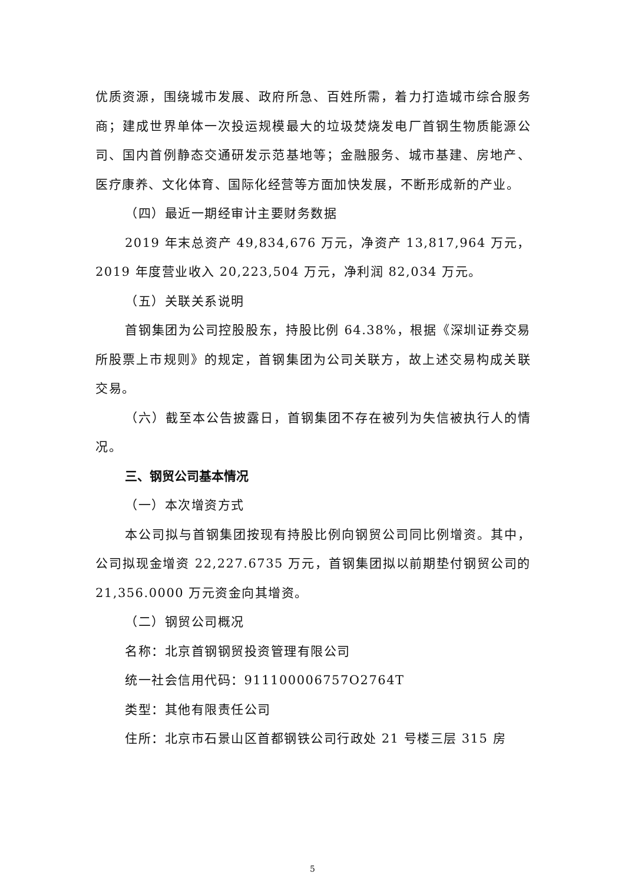优质资源，围绕城市发展、政府所急、百姓所需，着力打造城市综合服务商；建成世界单体一次投运规模最大的垃圾焚烧发电厂首钢生物质能源公司、国内首例静态交通研发示范基地等；金融服务、城市基建、房地产、医疗康养、文化体育、国际化经营等方面加快发展，不断形成新的产业。
（四）最近一期经审计主要财务数据
2019 年末总资产 49,834,676 万元，净资产 13,817,964 万元，2019 年度营业收入 20,223,504 万元，净利润 82,034 万元。
（五）关联关系说明
首钢集团为公司控股股东，持股比例 64.38%，根据《深圳证券交易所股票上市规则》的规定，首钢集团为公司关联方，故上述交易构成关联交易。
（六）截至本公告披露日，首钢集团不存在被列为失信被执行人的情况。
三、钢贸公司基本情况
（一）本次增资方式
本公司拟与首钢集团按现有持股比例向钢贸公司同比例增资。其中，公司拟现金增资 22,227.6735 万元，首钢集团拟以前期垫付钢贸公司的 21,356.0000 万元资金向其增资。
（二）钢贸公司概况
名称：北京首钢钢贸投资管理有限公司
统一社会信用代码：911100006757O2764T
类型：其他有限责任公司
住所：北京市石景山区首都钢铁公司行政处 21 号楼三层 315 房
5